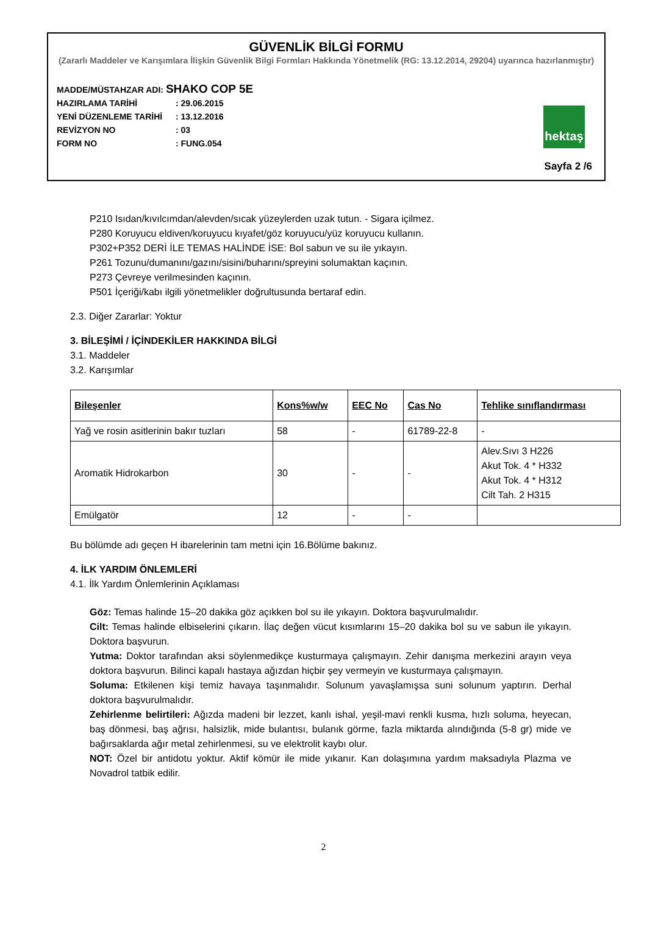GÜVENLİK BİLGİ FORMU
(Zararlı Maddeler ve Karışımlara İlişkin Güvenlik Bilgi Formları Hakkında Yönetmelik (RG: 13.12.2014, 29204) uyarınca hazırlanmıştır)
MADDE/MÜSTAHZAR ADI: SHAKO COP 5E
HAZIRLAMA TARİHİ: 29.06.2015
YENİ DÜZENLEME TARİHİ: 13.12.2016
REVİZYON NO: 03
FORM NO: FUNG.054
hektaş
Sayfa 2 /6
P210 Isıdan/kıvılcımdan/alevden/sıcak yüzeylerden uzak tutun. - Sigara içilmez.
P280 Koruyucu eldiven/koruyucu kıyafet/göz koruyucu/yüz koruyucu kullanın.
P302+P352 DERİ İLE TEMAS HALİNDE İSE: Bol sabun ve su ile yıkayın.
P261 Tozunu/dumanını/gazını/sisini/buharını/spreyini solumaktan kaçının.
P273 Çevreye verilmesinden kaçının.
P501 İçeriği/kabı ilgili yönetmelikler doğrultusunda bertaraf edin.
2.3. Diğer Zararlar: Yoktur
3. BİLEŞİMİ / İÇİNDEKİLER HAKKINDA BİLGİ
3.1. Maddeler
3.2. Karışımlar
| Bileşenler | Kons%w/w | EEC No | Cas No | Tehlike sınıflandırması |
| --- | --- | --- | --- | --- |
| Yağ ve rosin asitlerinin bakır tuzları | 58 | - | 61789-22-8 | - |
| Aromatik Hidrokarbon | 30 | - | - | Alev.Sıvı 3 H226 Akut Tok. 4 * H332 Akut Tok. 4 * H312 Cilt Tah. 2 H315 |
| Emülgatör | 12 | - | - | |
Bu bölümde adı geçen H ibarelerinin tam metni için 16.Bölüme bakınız.
4. İLK YARDIM ÖNLEMLERİ
4.1. İlk Yardım Önlemlerinin Açıklaması
Göz: Temas halinde 15–20 dakika göz açıkken bol su ile yıkayın. Doktora başvurulmalıdır.
Cilt: Temas halinde elbiselerini çıkarın. İlaç değen vücut kısımlarını 15–20 dakika bol su ve sabun ile yıkayın. Doktora başvurun.
Yutma: Doktor tarafından aksi söylenmedikçe kusturmaya çalışmayın. Zehir danışma merkezini arayın veya doktora başvurun. Bilinci kapalı hastaya ağızdan hiçbir şey vermeyin ve kusturmaya çalışmayın.
Soluma: Etkilenen kişi temiz havaya taşınmalıdır. Solunum yavaşlamışsa suni solunum yaptırın. Derhal doktora başvurulmalıdır.
Zehirlenme belirtileri: Ağızda madeni bir lezzet, kanlı ishal, yeşil-mavi renkli kusma, hızlı soluma, heyecan, baş dönmesi, baş ağrısı, halsizlik, mide bulantısı, bulanık görme, fazla miktarda alındığında (5-8 gr) mide ve bağırsaklarda ağır metal zehirlenmesi, su ve elektrolit kaybı olur.
NOT: Özel bir antidotu yoktur. Aktif kömür ile mide yıkanır. Kan dolaşımına yardım maksadıyla Plazma ve Novadrol tatbik edilir.
2